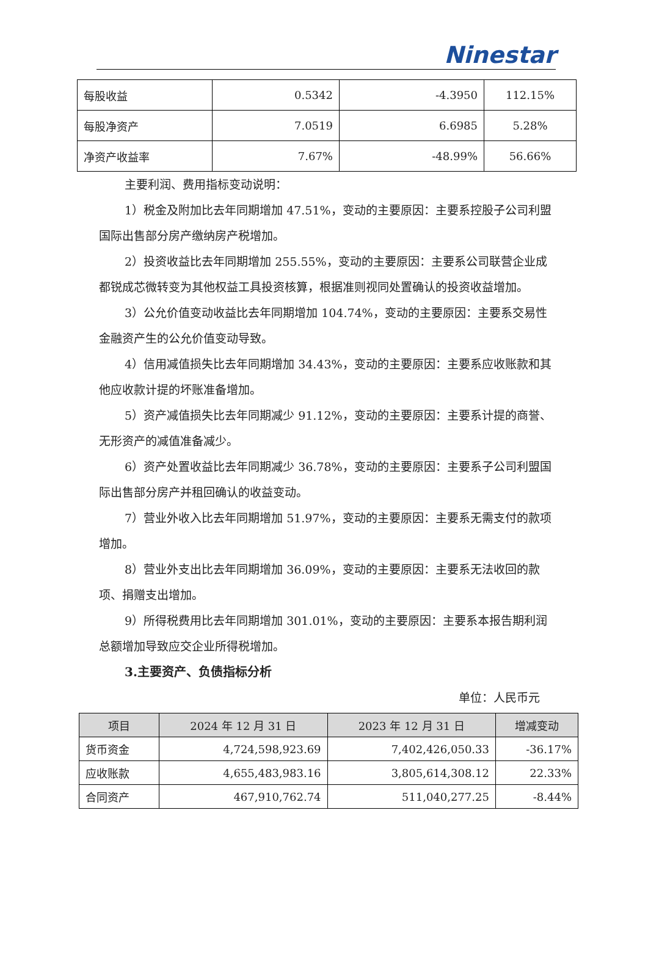Ninestar
| 每股收益 | 0.5342 | -4.3950 | 112.15% |
| 每股净资产 | 7.0519 | 6.6985 | 5.28% |
| 净资产收益率 | 7.67% | -48.99% | 56.66% |
主要利润、费用指标变动说明：
1）税金及附加比去年同期增加 47.51%，变动的主要原因：主要系控股子公司利盟国际出售部分房产缴纳房产税增加。
2）投资收益比去年同期增加 255.55%，变动的主要原因：主要系公司联营企业成都锐成芯微转变为其他权益工具投资核算，根据准则视同处置确认的投资收益增加。
3）公允价值变动收益比去年同期增加 104.74%，变动的主要原因：主要系交易性金融资产生的公允价值变动导致。
4）信用减值损失比去年同期增加 34.43%，变动的主要原因：主要系应收账款和其他应收款计提的坏账准备增加。
5）资产减值损失比去年同期减少 91.12%，变动的主要原因：主要系计提的商誉、无形资产的减值准备减少。
6）资产处置收益比去年同期减少 36.78%，变动的主要原因：主要系子公司利盟国际出售部分房产并租回确认的收益变动。
7）营业外收入比去年同期增加 51.97%，变动的主要原因：主要系无需支付的款项增加。
8）营业外支出比去年同期增加 36.09%，变动的主要原因：主要系无法收回的款项、捐赠支出增加。
9）所得税费用比去年同期增加 301.01%，变动的主要原因：主要系本报告期利润总额增加导致应交企业所得税增加。
3.主要资产、负债指标分析
单位：人民币元
| 项目 | 2024 年 12 月 31 日 | 2023 年 12 月 31 日 | 增减变动 |
| --- | --- | --- | --- |
| 货币资金 | 4,724,598,923.69 | 7,402,426,050.33 | -36.17% |
| 应收账款 | 4,655,483,983.16 | 3,805,614,308.12 | 22.33% |
| 合同资产 | 467,910,762.74 | 511,040,277.25 | -8.44% |